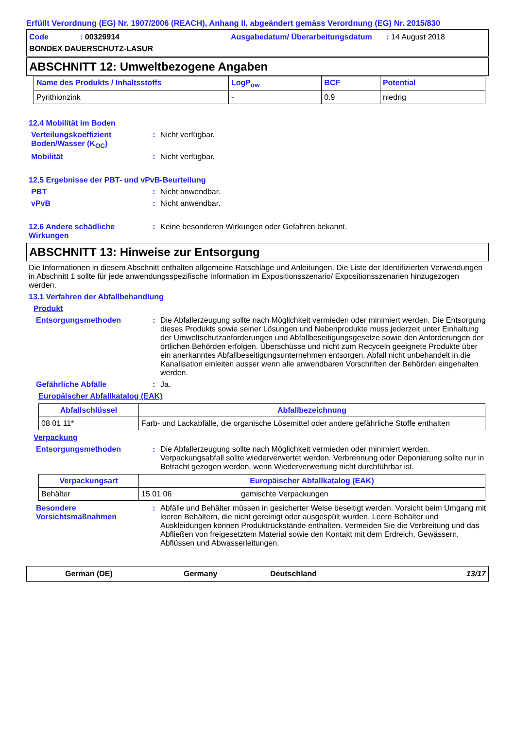Erfüllt Verordnung (EG) Nr. 1907/2006 (REACH), Anhang II, abgeändert gemäss Verordnung (EG) Nr. 2015/830
Code: 00329914 Ausgabedatum/ Überarbeitungsdatum: 14 August 2018 BONDEX DAUERSCHUTZ-LASUR
ABSCHNITT 12: Umweltbezogene Angaben
| Name des Produkts / Inhaltsstoffs | LogP<sub>ow</sub> | BCF | Potential |
| --- | --- | --- | --- |
| Pyrithionzink | - | 0.9 | niedrig |
12.4 Mobilität im Boden
Verteilungskoeffizient Boden/Wasser (K<sub>OC</sub>): Nicht verfügbar.
Mobilität: Nicht verfügbar.
12.5 Ergebnisse der PBT- und vPvB-Beurteilung
PBT: Nicht anwendbar.
vPvB: Nicht anwendbar.
12.6 Andere schädliche Wirkungen: Keine besonderen Wirkungen oder Gefahren bekannt.
ABSCHNITT 13: Hinweise zur Entsorgung
Die Informationen in diesem Abschnitt enthalten allgemeine Ratschläge und Anleitungen. Die Liste der Identifizierten Verwendungen in Abschnitt 1 sollte für jede anwendungsspezifische Information im Expositionsszenario/ Expositionsszenarien hinzugezogen werden.
13.1 Verfahren der Abfallbehandlung
Produkt
Entsorgungsmethoden: Die Abfallerzeugung sollte nach Möglichkeit vermieden oder minimiert werden. Die Entsorgung dieses Produkts sowie seiner Lösungen und Nebenprodukte muss jederzeit unter Einhaltung der Umweltschutzanforderungen und Abfallbeseitigungsgesetze sowie den Anforderungen der örtlichen Behörden erfolgen. Überschüsse und nicht zum Recyceln geeignete Produkte über ein anerkanntes Abfallbeseitigungsunternehmen entsorgen. Abfall nicht unbehandelt in die Kanalisation einleiten ausser wenn alle anwendbaren Vorschriften der Behörden eingehalten werden.
Gefährliche Abfälle: Ja.
Europäischer Abfallkatalog (EAK)
| Abfallschlüssel | Abfallbezeichnung |
| --- | --- |
| 08 01 11* | Farb- und Lackabfälle, die organische Lösemittel oder andere gefährliche Stoffe enthalten |
Verpackung
Entsorgungsmethoden: Die Abfallerzeugung sollte nach Möglichkeit vermieden oder minimiert werden. Verpackungsabfall sollte wiederverwertet werden. Verbrennung oder Deponierung sollte nur in Betracht gezogen werden, wenn Wiederverwertung nicht durchführbar ist.
| Verpackungsart | Europäischer Abfallkatalog (EAK) | |
| --- | --- | --- |
| Behälter | 15 01 06 | gemischte Verpackungen |
Besondere Vorsichtsmaßnahmen: Abfälle und Behälter müssen in gesicherter Weise beseitigt werden. Vorsicht beim Umgang mit leeren Behältern, die nicht gereinigt oder ausgespült wurden. Leere Behälter und Auskleidungen können Produktrückstände enthalten. Vermeiden Sie die Verbreitung und das Abfließen von freigesetztem Material sowie den Kontakt mit dem Erdreich, Gewässern, Abflüssen und Abwasserleitungen.
German (DE) Germany Deutschland 13/17